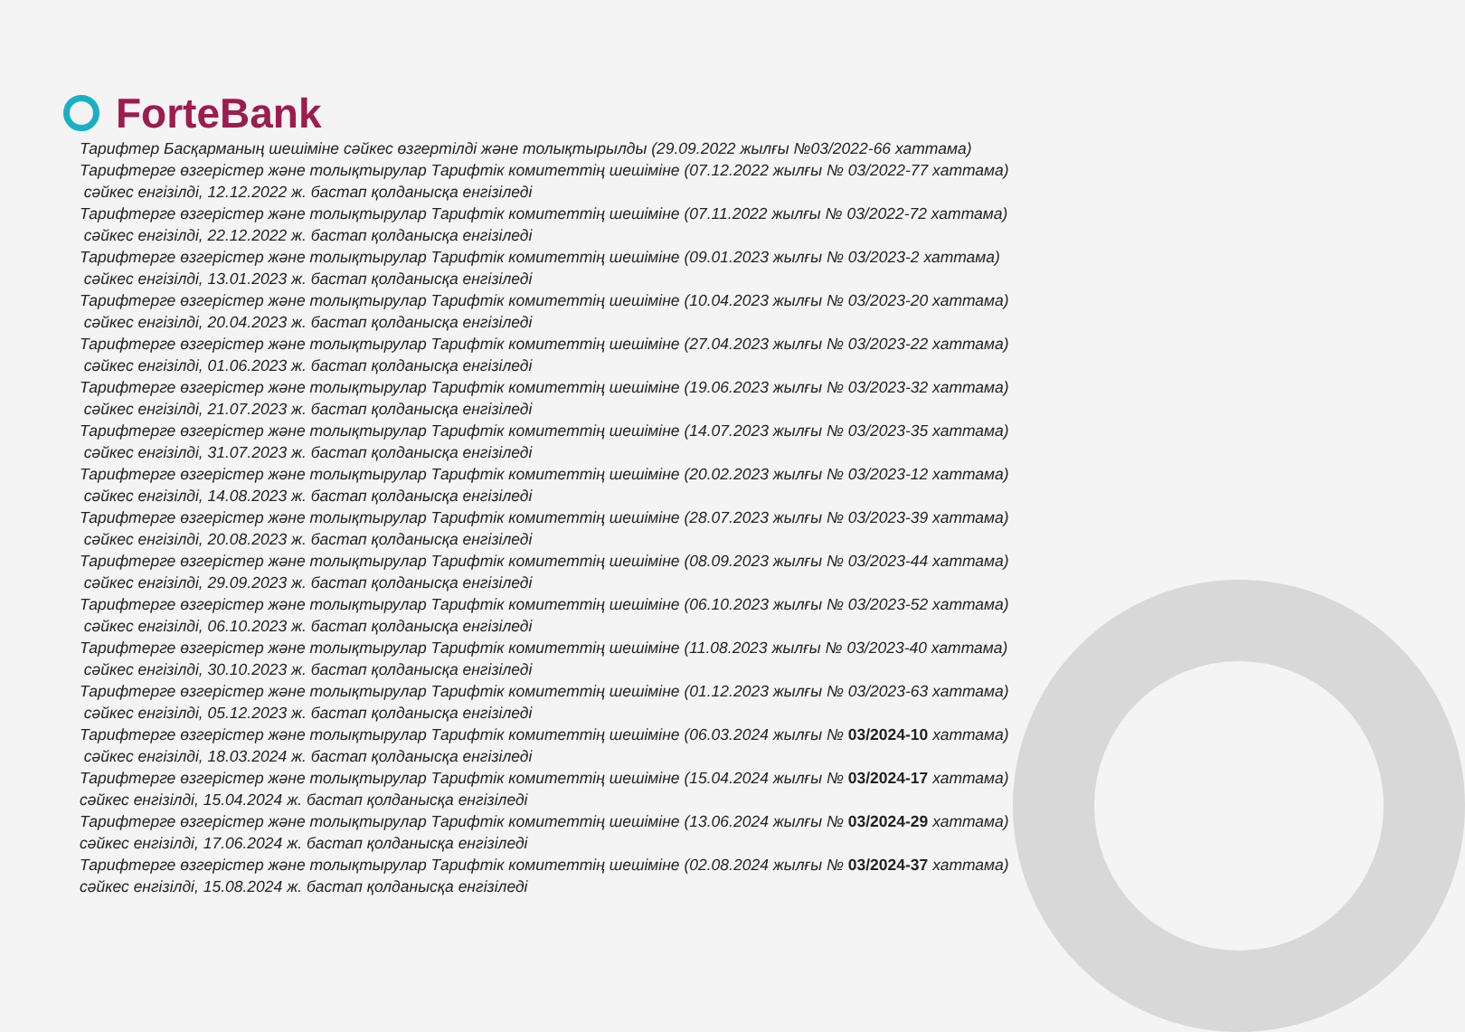ForteBank
Тарифтер Басқарманың шешіміне сәйкес өзгертілді және толықтырылды (29.09.2022 жылғы №03/2022-66 хаттама)
Тарифтерге өзгерістер және толықтырулар Тарифтік комитеттің шешіміне (07.12.2022 жылғы № 03/2022-77 хаттама)
сәйкес енгізілді, 12.12.2022 ж. бастап қолданысқа енгізіледі
Тарифтерге өзгерістер және толықтырулар Тарифтік комитеттің шешіміне (07.11.2022 жылғы № 03/2022-72 хаттама)
сәйкес енгізілді, 22.12.2022 ж. бастап қолданысқа енгізіледі
Тарифтерге өзгерістер және толықтырулар Тарифтік комитеттің шешіміне (09.01.2023 жылғы № 03/2023-2 хаттама)
сәйкес енгізілді, 13.01.2023 ж. бастап қолданысқа енгізіледі
Тарифтерге өзгерістер және толықтырулар Тарифтік комитеттің шешіміне (10.04.2023 жылғы № 03/2023-20 хаттама)
сәйкес енгізілді, 20.04.2023 ж. бастап қолданысқа енгізіледі
Тарифтерге өзгерістер және толықтырулар Тарифтік комитеттің шешіміне (27.04.2023 жылғы № 03/2023-22 хаттама)
сәйкес енгізілді, 01.06.2023 ж. бастап қолданысқа енгізіледі
Тарифтерге өзгерістер және толықтырулар Тарифтік комитеттің шешіміне (19.06.2023 жылғы № 03/2023-32 хаттама)
сәйкес енгізілді, 21.07.2023 ж. бастап қолданысқа енгізіледі
Тарифтерге өзгерістер және толықтырулар Тарифтік комитеттің шешіміне (14.07.2023 жылғы № 03/2023-35 хаттама)
сәйкес енгізілді, 31.07.2023 ж. бастап қолданысқа енгізіледі
Тарифтерге өзгерістер және толықтырулар Тарифтік комитеттің шешіміне (20.02.2023 жылғы № 03/2023-12 хаттама)
сәйкес енгізілді, 14.08.2023 ж. бастап қолданысқа енгізіледі
Тарифтерге өзгерістер және толықтырулар Тарифтік комитеттің шешіміне (28.07.2023 жылғы № 03/2023-39 хаттама)
сәйкес енгізілді, 20.08.2023 ж. бастап қолданысқа енгізіледі
Тарифтерге өзгерістер және толықтырулар Тарифтік комитеттің шешіміне (08.09.2023 жылғы № 03/2023-44 хаттама)
сәйкес енгізілді, 29.09.2023 ж. бастап қолданысқа енгізіледі
Тарифтерге өзгерістер және толықтырулар Тарифтік комитеттің шешіміне (06.10.2023 жылғы № 03/2023-52 хаттама)
сәйкес енгізілді, 06.10.2023 ж. бастап қолданысқа енгізіледі
Тарифтерге өзгерістер және толықтырулар Тарифтік комитеттің шешіміне (11.08.2023 жылғы № 03/2023-40 хаттама)
сәйкес енгізілді, 30.10.2023 ж. бастап қолданысқа енгізіледі
Тарифтерге өзгерістер және толықтырулар Тарифтік комитеттің шешіміне (01.12.2023 жылғы № 03/2023-63 хаттама)
сәйкес енгізілді, 05.12.2023 ж. бастап қолданысқа енгізіледі
Тарифтерге өзгерістер және толықтырулар Тарифтік комитеттің шешіміне (06.03.2024 жылғы № 03/2024-10 хаттама)
сәйкес енгізілді, 18.03.2024 ж. бастап қолданысқа енгізіледі
Тарифтерге өзгерістер және толықтырулар Тарифтік комитеттің шешіміне (15.04.2024 жылғы № 03/2024-17 хаттама)
сәйкес енгізілді, 15.04.2024 ж. бастап қолданысқа енгізіледі
Тарифтерге өзгерістер және толықтырулар Тарифтік комитеттің шешіміне (13.06.2024 жылғы № 03/2024-29 хаттама)
сәйкес енгізілді, 17.06.2024 ж. бастап қолданысқа енгізіледі
Тарифтерге өзгерістер және толықтырулар Тарифтік комитеттің шешіміне (02.08.2024 жылғы № 03/2024-37 хаттама)
сәйкес енгізілді, 15.08.2024 ж. бастап қолданысқа енгізіледі